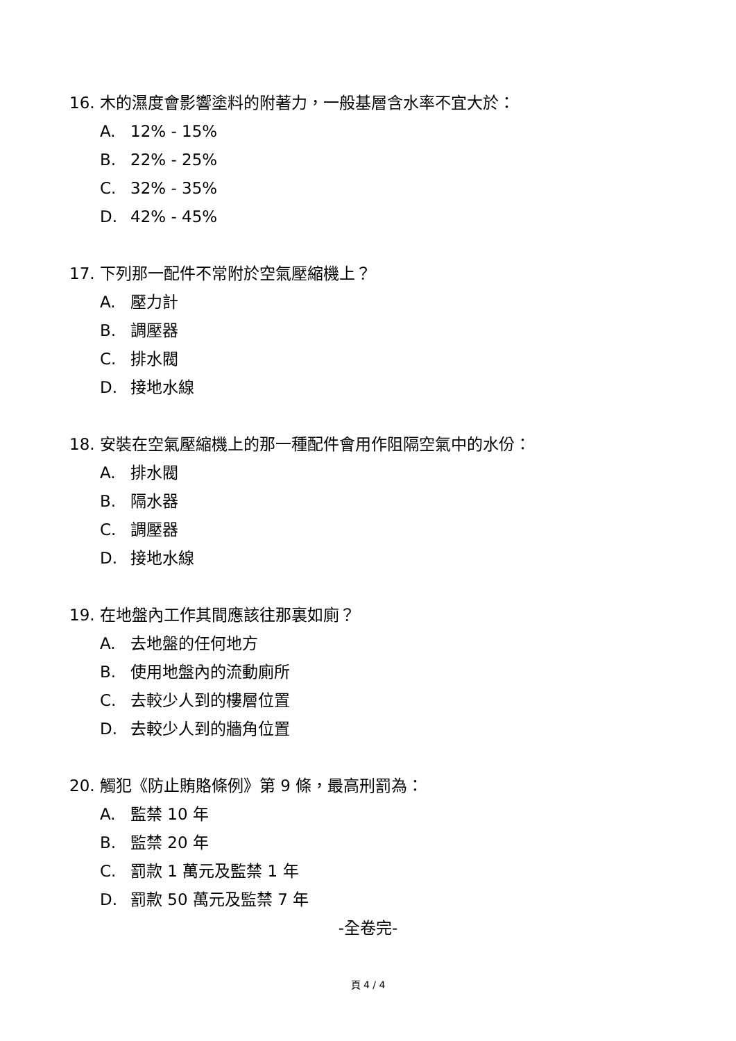16. 木的濕度會影響塗料的附著力，一般基層含水率不宜大於：
A. 12% - 15%
B. 22% - 25%
C. 32% - 35%
D. 42% - 45%
17. 下列那一配件不常附於空氣壓縮機上？
A. 壓力計
B. 調壓器
C. 排水閥
D. 接地水線
18. 安裝在空氣壓縮機上的那一種配件會用作阻隔空氣中的水份：
A. 排水閥
B. 隔水器
C. 調壓器
D. 接地水線
19. 在地盤內工作其間應該往那裏如廁？
A. 去地盤的任何地方
B. 使用地盤內的流動廁所
C. 去較少人到的樓層位置
D. 去較少人到的牆角位置
20. 觸犯《防止賄賂條例》第 9 條，最高刑罰為：
A. 監禁 10 年
B. 監禁 20 年
C. 罰款 1 萬元及監禁 1 年
D. 罰款 50 萬元及監禁 7 年
-全卷完-
頁 4 / 4